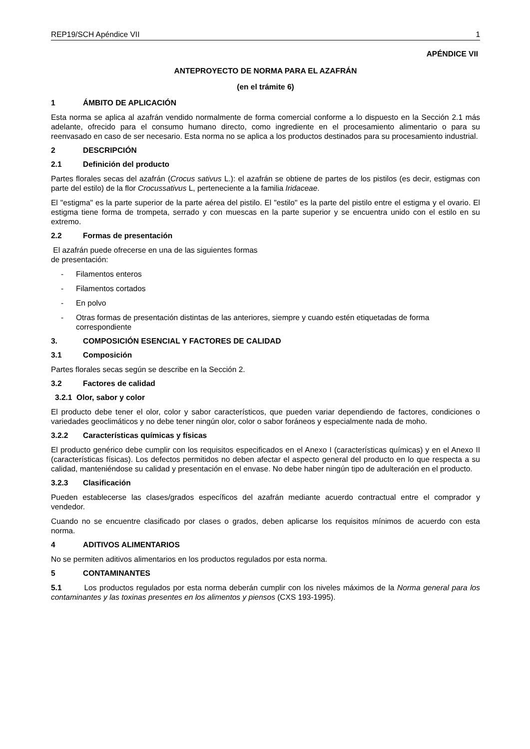REP19/SCH Apéndice VII 1
APÉNDICE VII
ANTEPROYECTO DE NORMA PARA EL AZAFRÁN
(en el trámite 6)
1 ÁMBITO DE APLICACIÓN
Esta norma se aplica al azafrán vendido normalmente de forma comercial conforme a lo dispuesto en la Sección 2.1 más adelante, ofrecido para el consumo humano directo, como ingrediente en el procesamiento alimentario o para su reenvasado en caso de ser necesario. Esta norma no se aplica a los productos destinados para su procesamiento industrial.
2 DESCRIPCIÓN
2.1 Definición del producto
Partes florales secas del azafrán (Crocus sativus L.): el azafrán se obtiene de partes de los pistilos (es decir, estigmas con parte del estilo) de la flor Crocussativus L, perteneciente a la familia Iridaceae.
El "estigma" es la parte superior de la parte aérea del pistilo. El "estilo" es la parte del pistilo entre el estigma y el ovario. El estigma tiene forma de trompeta, serrado y con muescas en la parte superior y se encuentra unido con el estilo en su extremo.
2.2 Formas de presentación
El azafrán puede ofrecerse en una de las siguientes formas
de presentación:
- Filamentos enteros
- Filamentos cortados
- En polvo
- Otras formas de presentación distintas de las anteriores, siempre y cuando estén etiquetadas de forma correspondiente
3. COMPOSICIÓN ESENCIAL Y FACTORES DE CALIDAD
3.1 Composición
Partes florales secas según se describe en la Sección 2.
3.2 Factores de calidad
3.2.1 Olor, sabor y color
El producto debe tener el olor, color y sabor característicos, que pueden variar dependiendo de factores, condiciones o variedades geoclimáticos y no debe tener ningún olor, color o sabor foráneos y especialmente nada de moho.
3.2.2 Características químicas y físicas
El producto genérico debe cumplir con los requisitos especificados en el Anexo I (características químicas) y en el Anexo II (características físicas). Los defectos permitidos no deben afectar el aspecto general del producto en lo que respecta a su calidad, manteniéndose su calidad y presentación en el envase. No debe haber ningún tipo de adulteración en el producto.
3.2.3 Clasificación
Pueden establecerse las clases/grados específicos del azafrán mediante acuerdo contractual entre el comprador y vendedor.
Cuando no se encuentre clasificado por clases o grados, deben aplicarse los requisitos mínimos de acuerdo con esta norma.
4 ADITIVOS ALIMENTARIOS
No se permiten aditivos alimentarios en los productos regulados por esta norma.
5 CONTAMINANTES
5.1 Los productos regulados por esta norma deberán cumplir con los niveles máximos de la Norma general para los contaminantes y las toxinas presentes en los alimentos y piensos (CXS 193-1995).